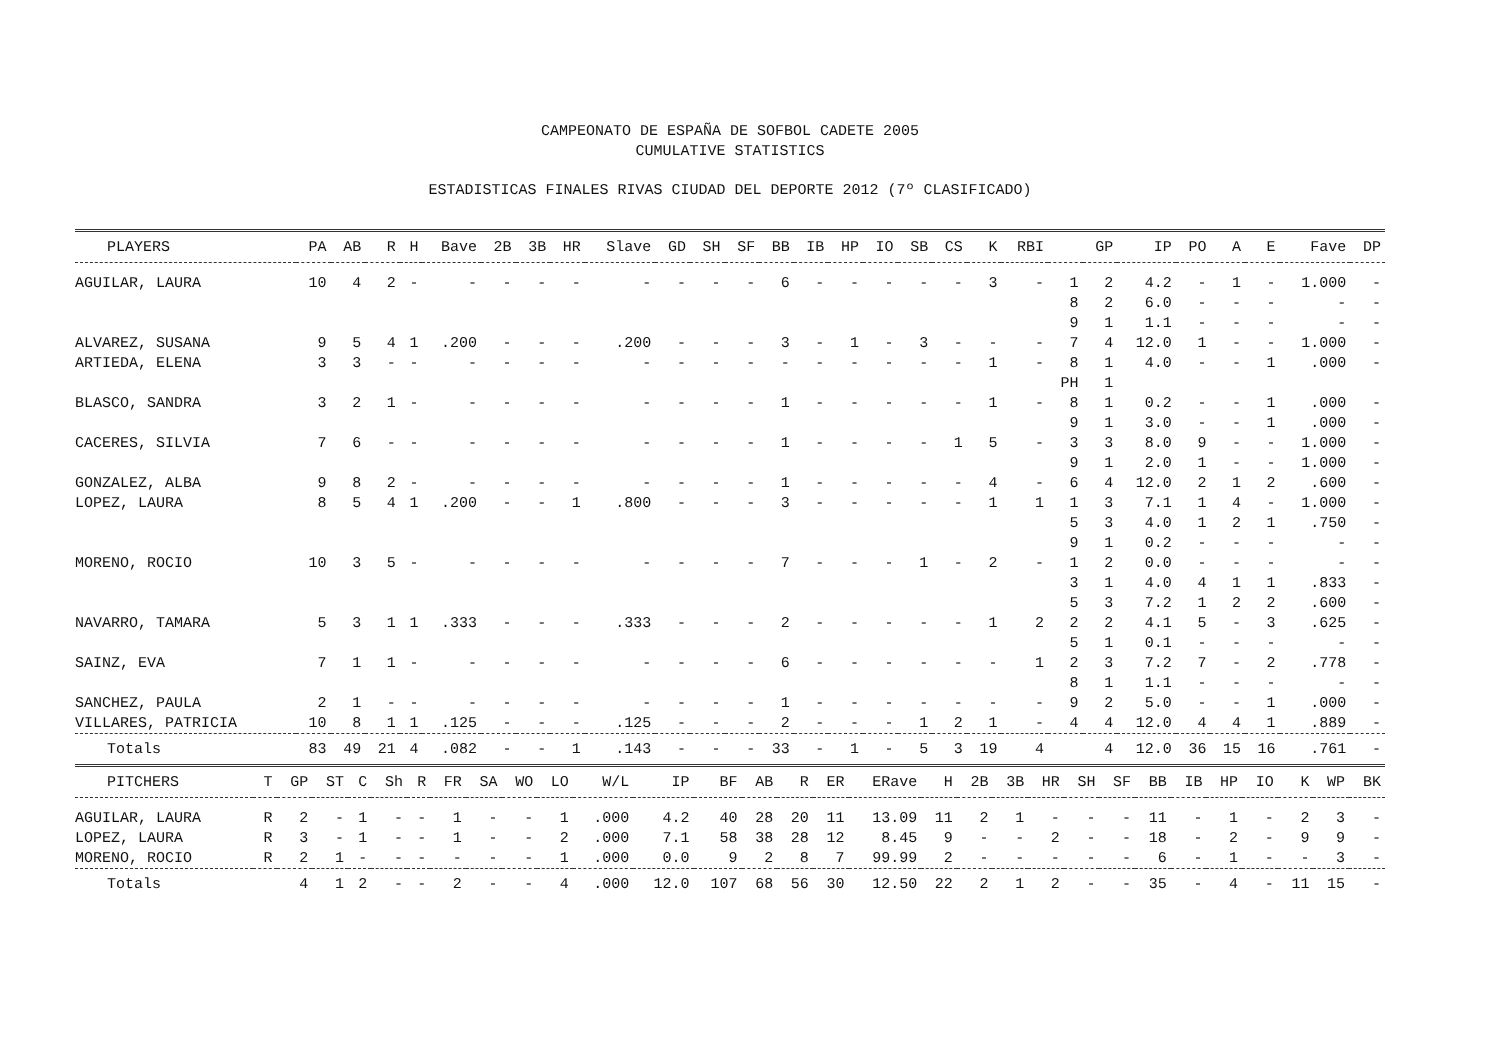CAMPEONATO DE ESPAÑA DE SOFBOL CADETE 2005
CUMULATIVE STATISTICS
ESTADISTICAS FINALES RIVAS CIUDAD DEL DEPORTE 2012 (7º CLASIFICADO)
| PLAYERS | PA | AB | R | H | Bave | 2B | 3B | HR | Slave | GD | SH | SF | BB | IB | HP | IO | SB | CS | K | RBI | | GP | IP | PO | A | E | Fave | DP |
| --- | --- | --- | --- | --- | --- | --- | --- | --- | --- | --- | --- | --- | --- | --- | --- | --- | --- | --- | --- | --- | --- | --- | --- | --- | --- | --- | --- | --- |
| AGUILAR, LAURA | 10 | 4 | 2 | - | - | - | - | - | - | - | - | - | 6 | - | - | - | - | - | 3 | - | 1 | 2 | 4.2 | - | 1 | - | 1.000 | - |
| | | | | | | | | | | | | | | | | | | | | | 8 | 2 | 6.0 | - | - | - | - | - |
| | | | | | | | | | | | | | | | | | | | | | 9 | 1 | 1.1 | - | - | - | - | - |
| ALVAREZ, SUSANA | 9 | 5 | 4 | 1 | .200 | - | - | - | .200 | - | - | - | 3 | - | 1 | - | 3 | - | - | - | 7 | 4 | 12.0 | 1 | - | - | 1.000 | - |
| ARTIEDA, ELENA | 3 | 3 | - | - | - | - | - | - | - | - | - | - | - | - | - | - | - | - | 1 | - | 8 | 1 | 4.0 | - | - | 1 | .000 | - |
| | | | | | | | | | | | | | | | | | | | | | PH | 1 | | | | | | |
| BLASCO, SANDRA | 3 | 2 | 1 | - | - | - | - | - | - | - | - | - | 1 | - | - | - | - | - | 1 | - | 8 | 1 | 0.2 | - | - | 1 | .000 | - |
| | | | | | | | | | | | | | | | | | | | | | 9 | 1 | 3.0 | - | - | 1 | .000 | - |
| CACERES, SILVIA | 7 | 6 | - | - | - | - | - | - | - | - | - | - | 1 | - | - | - | - | 1 | 5 | - | 3 | 3 | 8.0 | 9 | - | - | 1.000 | - |
| | | | | | | | | | | | | | | | | | | | | | 9 | 1 | 2.0 | 1 | - | - | 1.000 | - |
| GONZALEZ, ALBA | 9 | 8 | 2 | - | - | - | - | - | - | - | - | - | 1 | - | - | - | - | - | 4 | - | 6 | 4 | 12.0 | 2 | 1 | 2 | .600 | - |
| LOPEZ, LAURA | 8 | 5 | 4 | 1 | .200 | - | - | 1 | .800 | - | - | - | 3 | - | - | - | - | - | 1 | 1 | 1 | 3 | 7.1 | 1 | 4 | - | 1.000 | - |
| | | | | | | | | | | | | | | | | | | | | | 5 | 3 | 4.0 | 1 | 2 | 1 | .750 | - |
| | | | | | | | | | | | | | | | | | | | | | 9 | 1 | 0.2 | - | - | - | - | - |
| MORENO, ROCIO | 10 | 3 | 5 | - | - | - | - | - | - | - | - | - | 7 | - | - | - | 1 | - | 2 | - | 1 | 2 | 0.0 | - | - | - | - | - |
| | | | | | | | | | | | | | | | | | | | | | 3 | 1 | 4.0 | 4 | 1 | 1 | .833 | - |
| | | | | | | | | | | | | | | | | | | | | | 5 | 3 | 7.2 | 1 | 2 | 2 | .600 | - |
| NAVARRO, TAMARA | 5 | 3 | 1 | 1 | .333 | - | - | - | .333 | - | - | - | 2 | - | - | - | - | - | 1 | 2 | 2 | 2 | 4.1 | 5 | - | 3 | .625 | - |
| | | | | | | | | | | | | | | | | | | | | | 5 | 1 | 0.1 | - | - | - | - | - |
| SAINZ, EVA | 7 | 1 | 1 | - | - | - | - | - | - | - | - | - | 6 | - | - | - | - | - | - | 1 | 2 | 3 | 7.2 | 7 | - | 2 | .778 | - |
| | | | | | | | | | | | | | | | | | | | | | 8 | 1 | 1.1 | - | - | - | - | - |
| SANCHEZ, PAULA | 2 | 1 | - | - | - | - | - | - | - | - | - | - | 1 | - | - | - | - | - | - | - | 9 | 2 | 5.0 | - | - | 1 | .000 | - |
| VILLARES, PATRICIA | 10 | 8 | 1 | 1 | .125 | - | - | - | .125 | - | - | - | 2 | - | - | - | 1 | 2 | 1 | - | 4 | 4 | 12.0 | 4 | 4 | 1 | .889 | - |
| Totals | 83 | 49 | 21 | 4 | .082 | - | - | 1 | .143 | - | - | - | 33 | - | 1 | - | 5 | 3 | 19 | 4 | | 4 | 12.0 | 36 | 15 | 16 | .761 | - |
| PITCHERS | T | GP | ST | C | Sh | R | FR | SA | WO | LO | W/L | IP | BF | AB | R | ER | ERave | H | 2B | 3B | HR | SH | SF | BB | IB | HP | IO | K | WP | BK |
| --- | --- | --- | --- | --- | --- | --- | --- | --- | --- | --- | --- | --- | --- | --- | --- | --- | --- | --- | --- | --- | --- | --- | --- | --- | --- | --- | --- | --- | --- | --- |
| AGUILAR, LAURA | R | 2 | - | 1 | - | - | 1 | - | - | 1 | .000 | 4.2 | 40 | 28 | 20 | 11 | 13.09 | 11 | 2 | 1 | - | - | - | 11 | - | 1 | - | 2 | 3 | - |
| LOPEZ, LAURA | R | 3 | - | 1 | - | - | 1 | - | - | 2 | .000 | 7.1 | 58 | 38 | 28 | 12 | 8.45 | 9 | - | - | 2 | - | - | 18 | - | 2 | - | 9 | 9 | - |
| MORENO, ROCIO | R | 2 | 1 | - | - | - | - | - | - | 1 | .000 | 0.0 | 9 | 2 | 8 | 7 | 99.99 | 2 | - | - | - | - | - | 6 | - | 1 | - | - | 3 | - |
| Totals | | 4 | 1 | 2 | - | - | 2 | - | - | 4 | .000 | 12.0 | 107 | 68 | 56 | 30 | 12.50 | 22 | 2 | 1 | 2 | - | - | 35 | - | 4 | - | 11 | 15 | - |